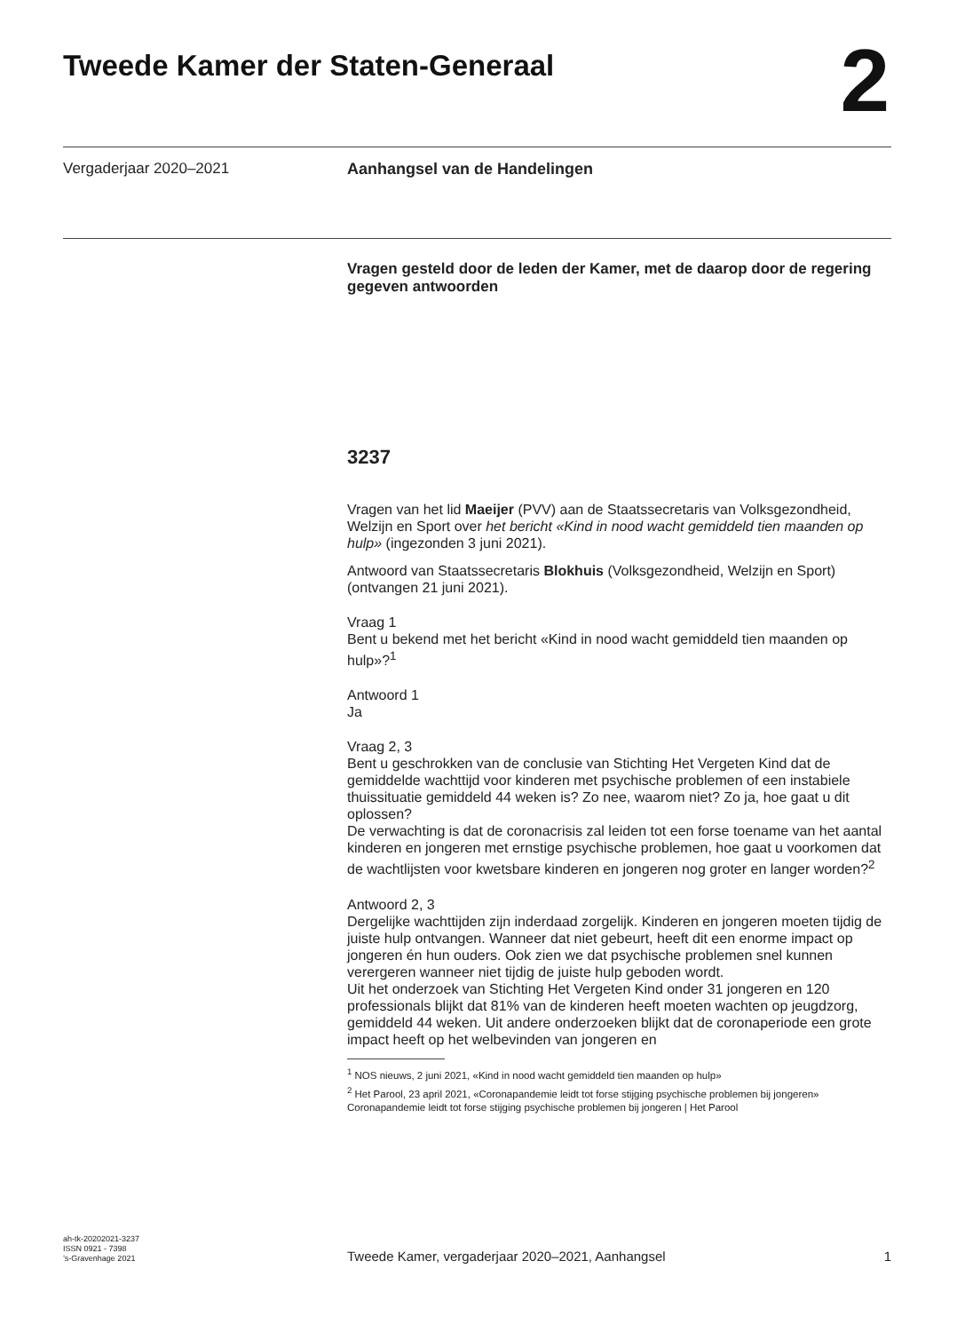Tweede Kamer der Staten-Generaal
2
Vergaderjaar 2020–2021 Aanhangsel van de Handelingen
Vragen gesteld door de leden der Kamer, met de daarop door de regering gegeven antwoorden
3237
Vragen van het lid Maeijer (PVV) aan de Staatssecretaris van Volksgezondheid, Welzijn en Sport over het bericht «Kind in nood wacht gemiddeld tien maanden op hulp» (ingezonden 3 juni 2021).
Antwoord van Staatssecretaris Blokhuis (Volksgezondheid, Welzijn en Sport) (ontvangen 21 juni 2021).
Vraag 1
Bent u bekend met het bericht «Kind in nood wacht gemiddeld tien maanden op hulp»?<sup>1</sup>
Antwoord 1
Ja
Vraag 2, 3
Bent u geschrokken van de conclusie van Stichting Het Vergeten Kind dat de gemiddelde wachttijd voor kinderen met psychische problemen of een instabiele thuissituatie gemiddeld 44 weken is? Zo nee, waarom niet? Zo ja, hoe gaat u dit oplossen?
De verwachting is dat de coronacrisis zal leiden tot een forse toename van het aantal kinderen en jongeren met ernstige psychische problemen, hoe gaat u voorkomen dat de wachtlijsten voor kwetsbare kinderen en jongeren nog groter en langer worden?<sup>2</sup>
Antwoord 2, 3
Dergelijke wachttijden zijn inderdaad zorgelijk. Kinderen en jongeren moeten tijdig de juiste hulp ontvangen. Wanneer dat niet gebeurt, heeft dit een enorme impact op jongeren én hun ouders. Ook zien we dat psychische problemen snel kunnen verergeren wanneer niet tijdig de juiste hulp geboden wordt.
Uit het onderzoek van Stichting Het Vergeten Kind onder 31 jongeren en 120 professionals blijkt dat 81% van de kinderen heeft moeten wachten op jeugdzorg, gemiddeld 44 weken. Uit andere onderzoeken blijkt dat de coronaperiode een grote impact heeft op het welbevinden van jongeren en
<sup>1</sup> NOS nieuws, 2 juni 2021, «Kind in nood wacht gemiddeld tien maanden op hulp»
<sup>2</sup> Het Parool, 23 april 2021, «Coronapandemie leidt tot forse stijging psychische problemen bij jongeren» Coronapandemie leidt tot forse stijging psychische problemen bij jongeren | Het Parool
ah-tk-20202021-3237
ISSN 0921 - 7398
’s-Gravenhage 2021
Tweede Kamer, vergaderjaar 2020–2021, Aanhangsel
1